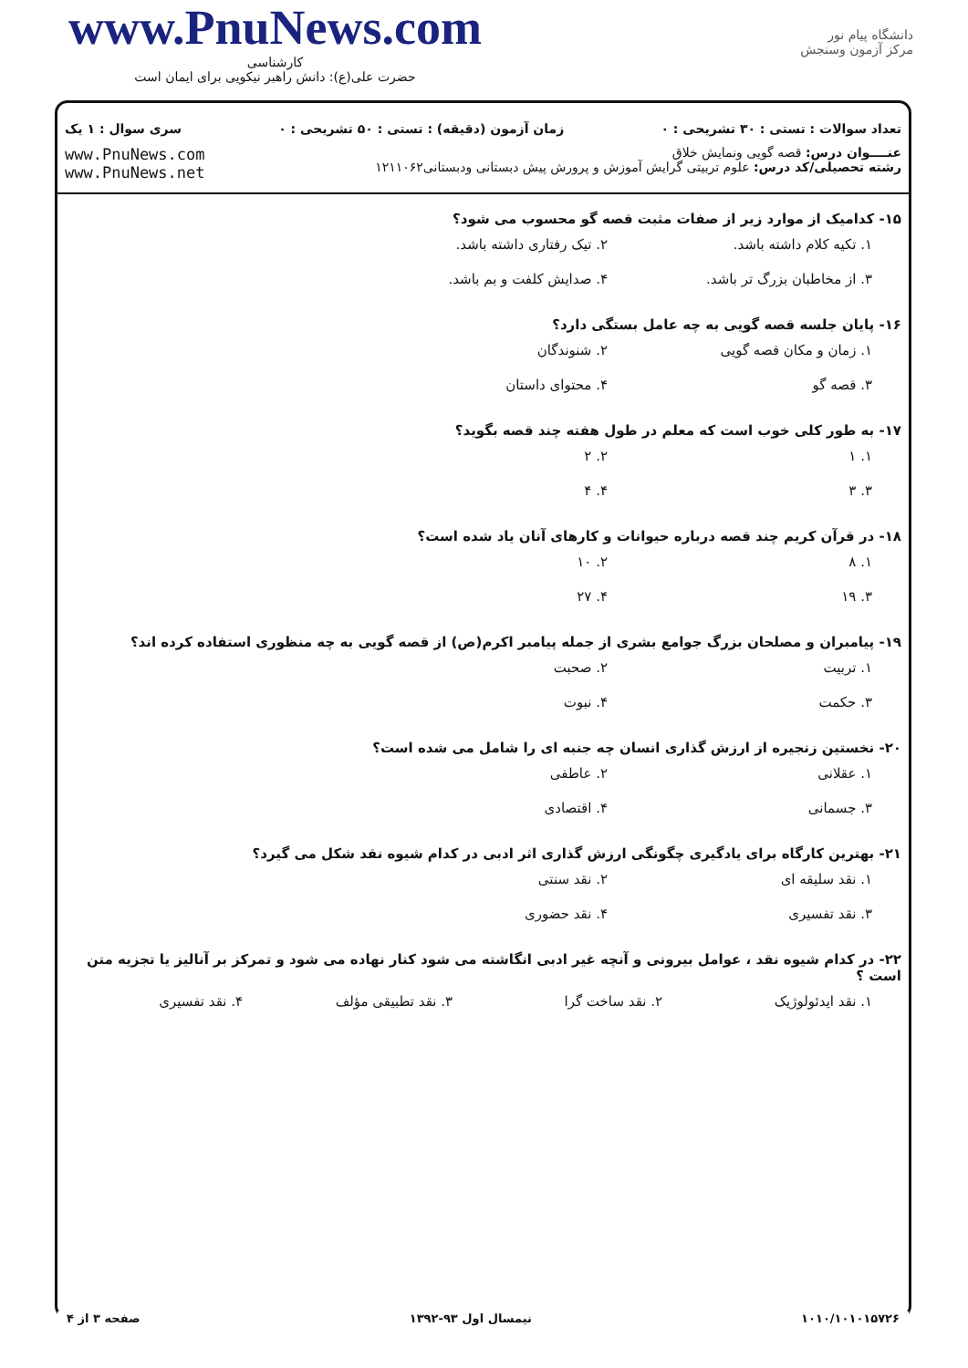www.PnuNews.com
کارشناسی
حضرت علی(ع): دانش راهبر نیکویی برای ایمان است
دانشگاه پیام نور
مرکز آزمون وسنجش
تعداد سوالات : تستی : ۳۰ تشریحی : ۰ زمان آزمون (دقیقه) : تستی : ۵۰ تشریحی : ۰ سری سوال : ۱ یک
عنــــوان درس: قصه گویی ونمایش خلاق
رشته تحصیلی/کد درس: علوم تربیتی گرایش آموزش و پرورش پیش دبستانی ودبستانی۱۲۱۱۰۶۲
www.PnuNews.com
www.PnuNews.net
۱۵- کدامیک از موارد زیر از صفات مثبت قصه گو محسوب می شود؟
۱. تکیه کلام داشته باشد. ۲. تیک رفتاری داشته باشد. ۳. از مخاطبان بزرگ تر باشد. ۴. صدایش کلفت و بم باشد.
۱۶- پایان جلسه قصه گویی به چه عامل بستگی دارد؟
۱. زمان و مکان قصه گویی ۲. شنوندگان ۳. قصه گو ۴. محتوای داستان
۱۷- به طور کلی خوب است که معلم در طول هفته چند قصه بگوید؟
۱. ۱ ۲. ۲ ۳. ۳ ۴. ۴
۱۸- در قرآن کریم چند قصه درباره حیوانات و کارهای آنان یاد شده است؟
۱. ۸ ۲. ۱۰ ۳. ۱۹ ۴. ۲۷
۱۹- پیامبران و مصلحان بزرگ جوامع بشری از جمله پیامبر اکرم(ص) از قصه گویی به چه منظوری استفاده کرده اند؟
۱. تربیت ۲. صحبت ۳. حکمت ۴. نبوت
۲۰- نخستین زنجیره از ارزش گذاری انسان چه جنبه ای را شامل می شده است؟
۱. عقلانی ۲. عاطفی ۳. جسمانی ۴. اقتصادی
۲۱- بهترین کارگاه برای یادگیری چگونگی ارزش گذاری اثر ادبی در کدام شیوه نقد شکل می گیرد؟
۱. نقد سلیقه ای ۲. نقد سنتی ۳. نقد تفسیری ۴. نقد حضوری
۲۲- در کدام شیوه نقد ، عوامل بیرونی و آنچه غیر ادبی انگاشته می شود کنار نهاده می شود و تمرکز بر آنالیز یا تجزیه متن است ؟
۱. نقد ایدئولوژیک ۲. نقد ساخت گرا ۳. نقد تطبیقی مؤلف ۴. نقد تفسیری
۱۰۱۰/۱۰۱۰۱۵۷۲۶ نیمسال اول ۹۳-۱۳۹۲ صفحه ۳ از ۴